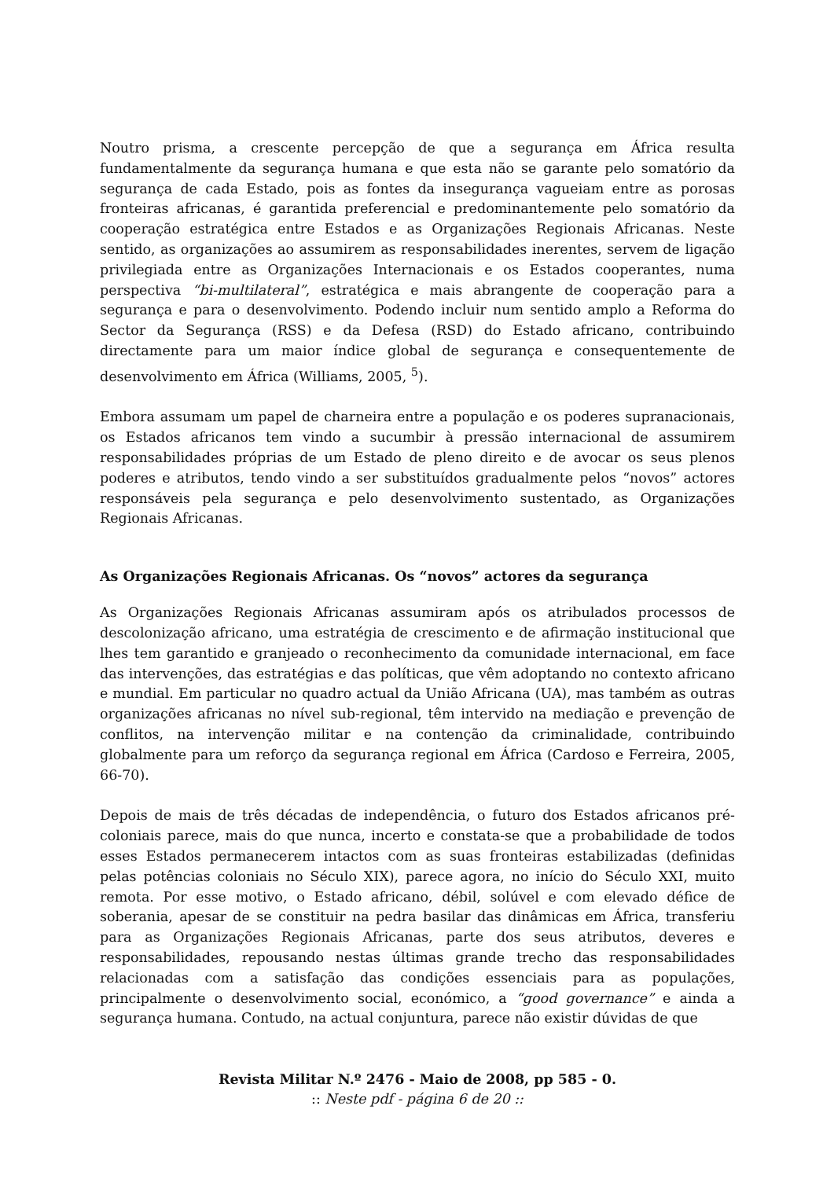Noutro prisma, a crescente percepção de que a segurança em África resulta fundamentalmente da segurança humana e que esta não se garante pelo somatório da segurança de cada Estado, pois as fontes da insegurança vagueiam entre as porosas fronteiras africanas, é garantida preferencial e predominantemente pelo somatório da cooperação estratégica entre Estados e as Organizações Regionais Africanas. Neste sentido, as organizações ao assumirem as responsabilidades inerentes, servem de ligação privilegiada entre as Organizações Internacionais e os Estados cooperantes, numa perspectiva “bi-multilateral”, estratégica e mais abrangente de cooperação para a segurança e para o desenvolvimento. Podendo incluir num sentido amplo a Reforma do Sector da Segurança (RSS) e da Defesa (RSD) do Estado africano, contribuindo directamente para um maior índice global de segurança e consequentemente de desenvolvimento em África (Williams, 2005, <sup>5</sup>).
Embora assumam um papel de charneira entre a população e os poderes supranacionais, os Estados africanos tem vindo a sucumbir à pressão internacional de assumirem responsabilidades próprias de um Estado de pleno direito e de avocar os seus plenos poderes e atributos, tendo vindo a ser substituídos gradualmente pelos “novos” actores responsáveis pela segurança e pelo desenvolvimento sustentado, as Organizações Regionais Africanas.
As Organizações Regionais Africanas. Os “novos” actores da segurança
As Organizações Regionais Africanas assumiram após os atribulados processos de descolonização africano, uma estratégia de crescimento e de afirmação institucional que lhes tem garantido e granjeado o reconhecimento da comunidade internacional, em face das intervenções, das estratégias e das políticas, que vêm adoptando no contexto africano e mundial. Em particular no quadro actual da União Africana (UA), mas também as outras organizações africanas no nível sub-regional, têm intervido na mediação e prevenção de conflitos, na intervenção militar e na contenção da criminalidade, contribuindo globalmente para um reforço da segurança regional em África (Cardoso e Ferreira, 2005, 66-70).
Depois de mais de três décadas de independência, o futuro dos Estados africanos pré-coloniais parece, mais do que nunca, incerto e constata-se que a probabilidade de todos esses Estados permanecerem intactos com as suas fronteiras estabilizadas (definidas pelas potências coloniais no Século XIX), parece agora, no início do Século XXI, muito remota. Por esse motivo, o Estado africano, débil, solúvel e com elevado défice de soberania, apesar de se constituir na pedra basilar das dinâmicas em África, transferiu para as Organizações Regionais Africanas, parte dos seus atributos, deveres e responsabilidades, repousando nestas últimas grande trecho das responsabilidades relacionadas com a satisfação das condições essenciais para as populações, principalmente o desenvolvimento social, económico, a “good governance” e ainda a segurança humana. Contudo, na actual conjuntura, parece não existir dúvidas de que
Revista Militar N.º 2476 - Maio de 2008, pp 585 - 0.
:: Neste pdf - página 6 de 20 ::